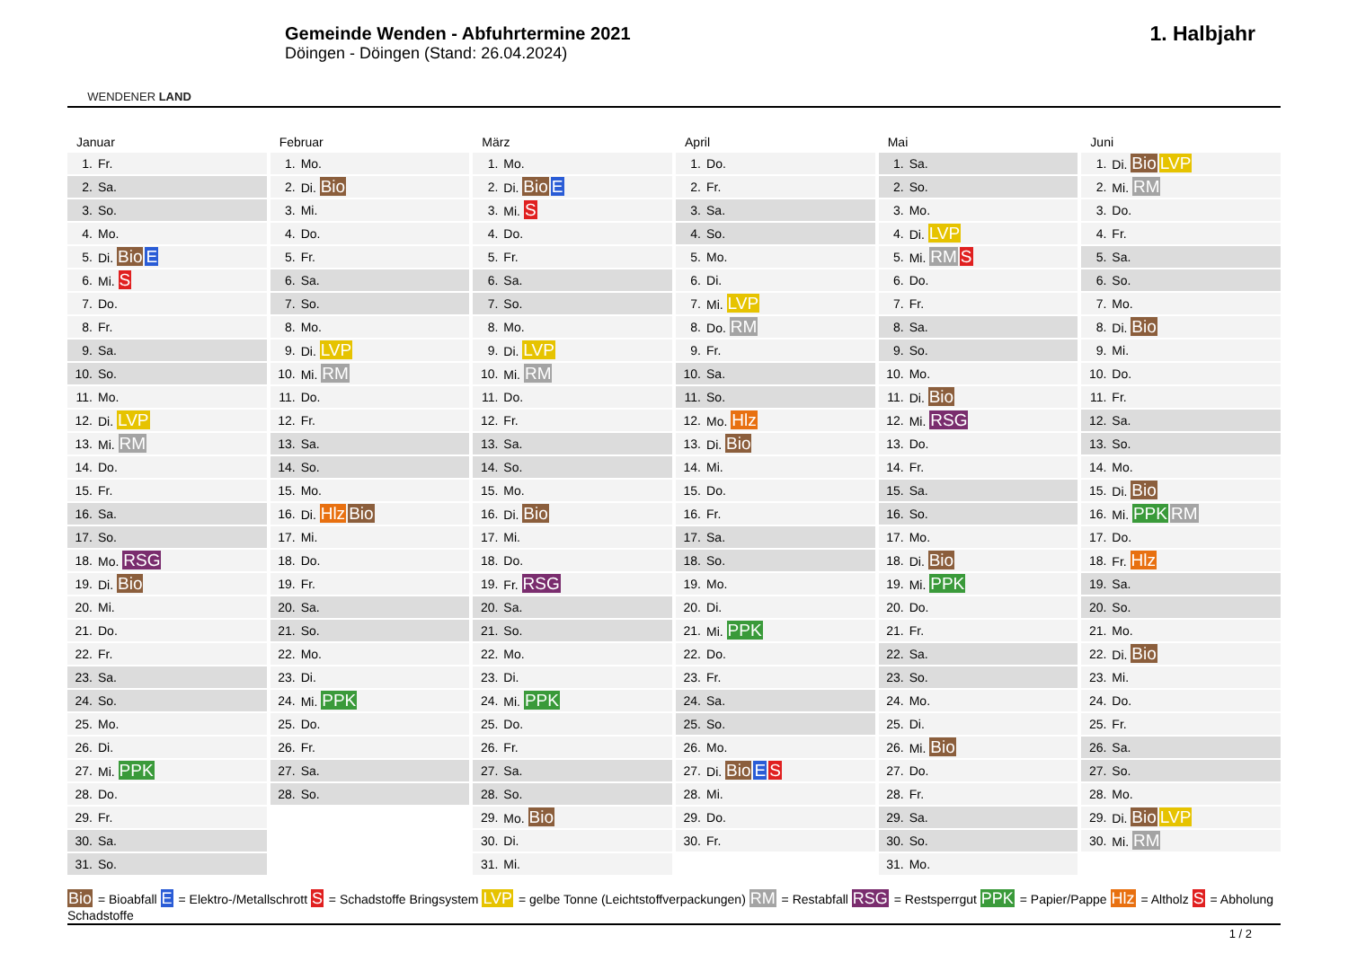WENDENER LAND
Gemeinde Wenden - Abfuhrtermine 2021
Döingen - Döingen (Stand: 26.04.2024)
1. Halbjahr
Januar
| 1. | Fr. |
| 2. | Sa. |
| 3. | So. |
| 4. | Mo. |
| 5. | Di. Bio E |
| 6. | Mi. S |
| 7. | Do. |
| 8. | Fr. |
| 9. | Sa. |
| 10. | So. |
| 11. | Mo. |
| 12. | Di. LVP |
| 13. | Mi. RM |
| 14. | Do. |
| 15. | Fr. |
| 16. | Sa. |
| 17. | So. |
| 18. | Mo. RSG |
| 19. | Di. Bio |
| 20. | Mi. |
| 21. | Do. |
| 22. | Fr. |
| 23. | Sa. |
| 24. | So. |
| 25. | Mo. |
| 26. | Di. |
| 27. | Mi. PPK |
| 28. | Do. |
| 29. | Fr. |
| 30. | Sa. |
| 31. | So. |
Februar
| 1. | Mo. |
| 2. | Di. Bio |
| 3. | Mi. |
| 4. | Do. |
| 5. | Fr. |
| 6. | Sa. |
| 7. | So. |
| 8. | Mo. |
| 9. | Di. LVP |
| 10. | Mi. RM |
| 11. | Do. |
| 12. | Fr. |
| 13. | Sa. |
| 14. | So. |
| 15. | Mo. |
| 16. | Di. Hlz Bio |
| 17. | Mi. |
| 18. | Do. |
| 19. | Fr. |
| 20. | Sa. |
| 21. | So. |
| 22. | Mo. |
| 23. | Di. |
| 24. | Mi. PPK |
| 25. | Do. |
| 26. | Fr. |
| 27. | Sa. |
| 28. | So. |
März
| 1. | Mo. |
| 2. | Di. Bio E |
| 3. | Mi. S |
| 4. | Do. |
| 5. | Fr. |
| 6. | Sa. |
| 7. | So. |
| 8. | Mo. |
| 9. | Di. LVP |
| 10. | Mi. RM |
| 11. | Do. |
| 12. | Fr. |
| 13. | Sa. |
| 14. | So. |
| 15. | Mo. |
| 16. | Di. Bio |
| 17. | Mi. |
| 18. | Do. |
| 19. | Fr. RSG |
| 20. | Sa. |
| 21. | So. |
| 22. | Mo. |
| 23. | Di. |
| 24. | Mi. PPK |
| 25. | Do. |
| 26. | Fr. |
| 27. | Sa. |
| 28. | So. |
| 29. | Mo. Bio |
| 30. | Di. |
| 31. | Mi. |
April
| 1. | Do. |
| 2. | Fr. |
| 3. | Sa. |
| 4. | So. |
| 5. | Mo. |
| 6. | Di. |
| 7. | Mi. LVP |
| 8. | Do. RM |
| 9. | Fr. |
| 10. | Sa. |
| 11. | So. |
| 12. | Mo. Hlz |
| 13. | Di. Bio |
| 14. | Mi. |
| 15. | Do. |
| 16. | Fr. |
| 17. | Sa. |
| 18. | So. |
| 19. | Mo. |
| 20. | Di. |
| 21. | Mi. PPK |
| 22. | Do. |
| 23. | Fr. |
| 24. | Sa. |
| 25. | So. |
| 26. | Mo. |
| 27. | Di. Bio E S |
| 28. | Mi. |
| 29. | Do. |
| 30. | Fr. |
Mai
| 1. | Sa. |
| 2. | So. |
| 3. | Mo. |
| 4. | Di. LVP |
| 5. | Mi. RM S |
| 6. | Do. |
| 7. | Fr. |
| 8. | Sa. |
| 9. | So. |
| 10. | Mo. |
| 11. | Di. Bio |
| 12. | Mi. RSG |
| 13. | Do. |
| 14. | Fr. |
| 15. | Sa. |
| 16. | So. |
| 17. | Mo. |
| 18. | Di. Bio |
| 19. | Mi. PPK |
| 20. | Do. |
| 21. | Fr. |
| 22. | Sa. |
| 23. | So. |
| 24. | Mo. |
| 25. | Di. |
| 26. | Mi. Bio |
| 27. | Do. |
| 28. | Fr. |
| 29. | Sa. |
| 30. | So. |
| 31. | Mo. |
Juni
| 1. | Di. Bio LVP |
| 2. | Mi. RM |
| 3. | Do. |
| 4. | Fr. |
| 5. | Sa. |
| 6. | So. |
| 7. | Mo. |
| 8. | Di. Bio |
| 9. | Mi. |
| 10. | Do. |
| 11. | Fr. |
| 12. | Sa. |
| 13. | So. |
| 14. | Mo. |
| 15. | Di. Bio |
| 16. | Mi. PPK RM |
| 17. | Do. |
| 18. | Fr. Hlz |
| 19. | Sa. |
| 20. | So. |
| 21. | Mo. |
| 22. | Di. Bio |
| 23. | Mi. |
| 24. | Do. |
| 25. | Fr. |
| 26. | Sa. |
| 27. | So. |
| 28. | Mo. |
| 29. | Di. Bio LVP |
| 30. | Mi. RM |
Bio = Bioabfall E = Elektro-/Metallschrott S = Schadstoffe Bringsystem LVP = gelbe Tonne (Leichtstoffverpackungen) RM = Restabfall RSG = Restsperrgut PPK = Papier/Pappe Hlz = Altholz S = Abholung Schadstoffe
1 / 2